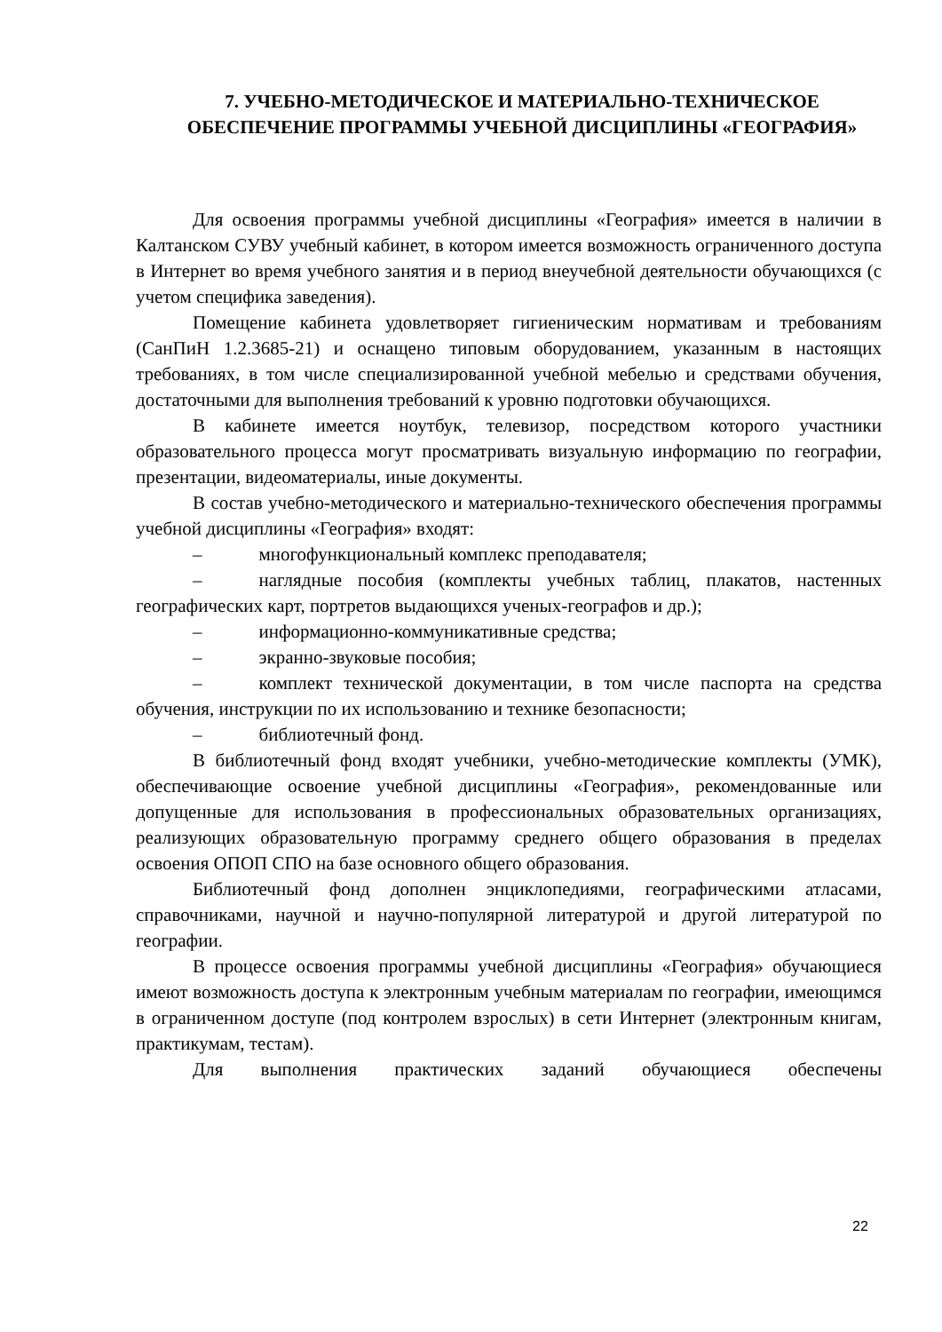7. УЧЕБНО-МЕТОДИЧЕСКОЕ И МАТЕРИАЛЬНО-ТЕХНИЧЕСКОЕ ОБЕСПЕЧЕНИЕ ПРОГРАММЫ УЧЕБНОЙ ДИСЦИПЛИНЫ «ГЕОГРАФИЯ»
Для освоения программы учебной дисциплины «География» имеется в наличии в Калтанском СУВУ учебный кабинет, в котором имеется возможность ограниченного доступа в Интернет во время учебного занятия и в период внеучебной деятельности обучающихся (с учетом специфика заведения).
Помещение кабинета удовлетворяет гигиеническим нормативам и требованиям (СанПиН 1.2.3685-21) и оснащено типовым оборудованием, указанным в настоящих требованиях, в том числе специализированной учебной мебелью и средствами обучения, достаточными для выполнения требований к уровню подготовки обучающихся.
В кабинете имеется ноутбук, телевизор, посредством которого участники образовательного процесса могут просматривать визуальную информацию по географии, презентации, видеоматериалы, иные документы.
В состав учебно-методического и материально-технического обеспечения программы учебной дисциплины «География» входят:
– многофункциональный комплекс преподавателя;
– наглядные пособия (комплекты учебных таблиц, плакатов, настенных географических карт, портретов выдающихся ученых-географов и др.);
– информационно-коммуникативные средства;
– экранно-звуковые пособия;
– комплект технической документации, в том числе паспорта на средства обучения, инструкции по их использованию и технике безопасности;
– библиотечный фонд.
В библиотечный фонд входят учебники, учебно-методические комплекты (УМК), обеспечивающие освоение учебной дисциплины «География», рекомендованные или допущенные для использования в профессиональных образовательных организациях, реализующих образовательную программу среднего общего образования в пределах освоения ОПОП СПО на базе основного общего образования.
Библиотечный фонд дополнен энциклопедиями, географическими атласами, справочниками, научной и научно-популярной литературой и другой литературой по географии.
В процессе освоения программы учебной дисциплины «География» обучающиеся имеют возможность доступа к электронным учебным материалам по географии, имеющимся в ограниченном доступе (под контролем взрослых) в сети Интернет (электронным книгам, практикумам, тестам).
Для выполнения практических заданий обучающиеся обеспечены
22